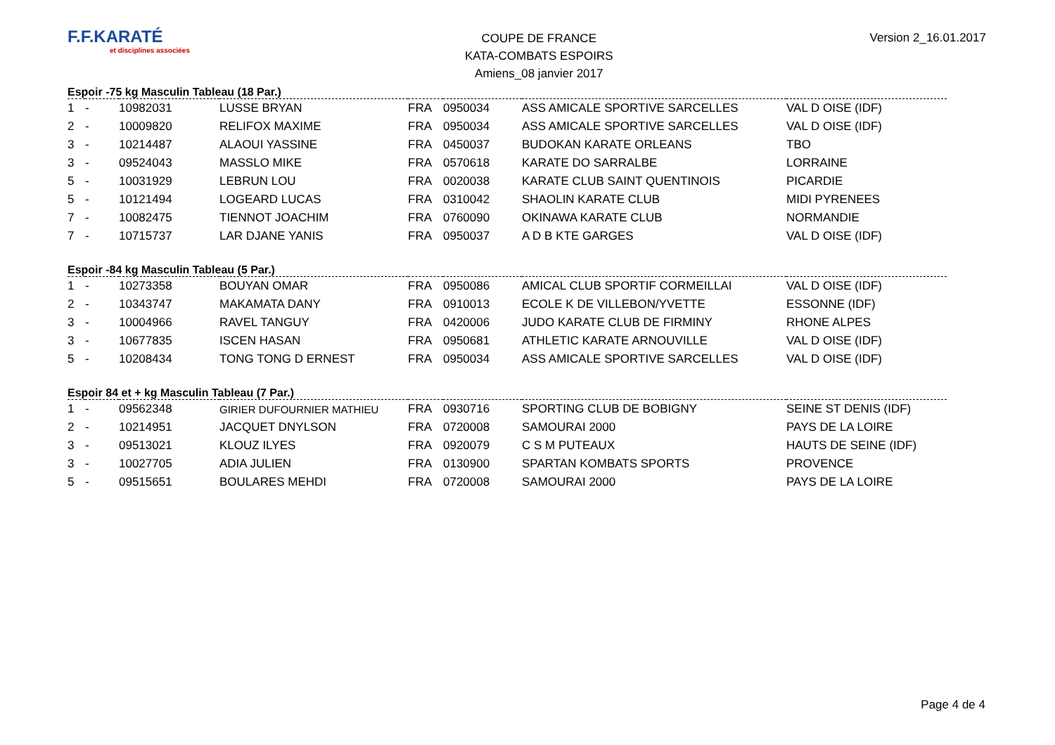F.F.KARATÉ
et disciplines associées
COUPE DE FRANCE
KATA-COMBATS ESPOIRS
Amiens_08 janvier 2017
Version 2_16.01.2017
Espoir -75 kg Masculin Tableau (18 Par.)
| 1 | - | 10982031 | LUSSE BRYAN | FRA | 0950034 | ASS AMICALE SPORTIVE SARCELLES | VAL D OISE (IDF) |
| 2 | - | 10009820 | RELIFOX MAXIME | FRA | 0950034 | ASS AMICALE SPORTIVE SARCELLES | VAL D OISE (IDF) |
| 3 | - | 10214487 | ALAOUI YASSINE | FRA | 0450037 | BUDOKAN KARATE ORLEANS | TBO |
| 3 | - | 09524043 | MASSLO MIKE | FRA | 0570618 | KARATE DO SARRALBE | LORRAINE |
| 5 | - | 10031929 | LEBRUN LOU | FRA | 0020038 | KARATE CLUB SAINT QUENTINOIS | PICARDIE |
| 5 | - | 10121494 | LOGEARD LUCAS | FRA | 0310042 | SHAOLIN KARATE CLUB | MIDI PYRENEES |
| 7 | - | 10082475 | TIENNOT JOACHIM | FRA | 0760090 | OKINAWA KARATE CLUB | NORMANDIE |
| 7 | - | 10715737 | LAR DJANE YANIS | FRA | 0950037 | A D B KTE GARGES | VAL D OISE (IDF) |
Espoir -84 kg Masculin Tableau (5 Par.)
| 1 | - | 10273358 | BOUYAN OMAR | FRA | 0950086 | AMICAL CLUB SPORTIF CORMEILLAI | VAL D OISE (IDF) |
| 2 | - | 10343747 | MAKAMATA DANY | FRA | 0910013 | ECOLE K DE VILLEBON/YVETTE | ESSONNE (IDF) |
| 3 | - | 10004966 | RAVEL TANGUY | FRA | 0420006 | JUDO KARATE CLUB DE FIRMINY | RHONE ALPES |
| 3 | - | 10677835 | ISCEN HASAN | FRA | 0950681 | ATHLETIC KARATE ARNOUVILLE | VAL D OISE (IDF) |
| 5 | - | 10208434 | TONG TONG D ERNEST | FRA | 0950034 | ASS AMICALE SPORTIVE SARCELLES | VAL D OISE (IDF) |
Espoir 84 et + kg Masculin Tableau (7 Par.)
| 1 | - | 09562348 | GIRIER DUFOURNIER MATHIEU | FRA | 0930716 | SPORTING CLUB DE BOBIGNY | SEINE ST DENIS (IDF) |
| 2 | - | 10214951 | JACQUET DNYLSON | FRA | 0720008 | SAMOURAI 2000 | PAYS DE LA LOIRE |
| 3 | - | 09513021 | KLOUZ ILYES | FRA | 0920079 | C S M PUTEAUX | HAUTS DE SEINE (IDF) |
| 3 | - | 10027705 | ADIA JULIEN | FRA | 0130900 | SPARTAN KOMBATS SPORTS | PROVENCE |
| 5 | - | 09515651 | BOULARES MEHDI | FRA | 0720008 | SAMOURAI 2000 | PAYS DE LA LOIRE |
Page 4 de 4